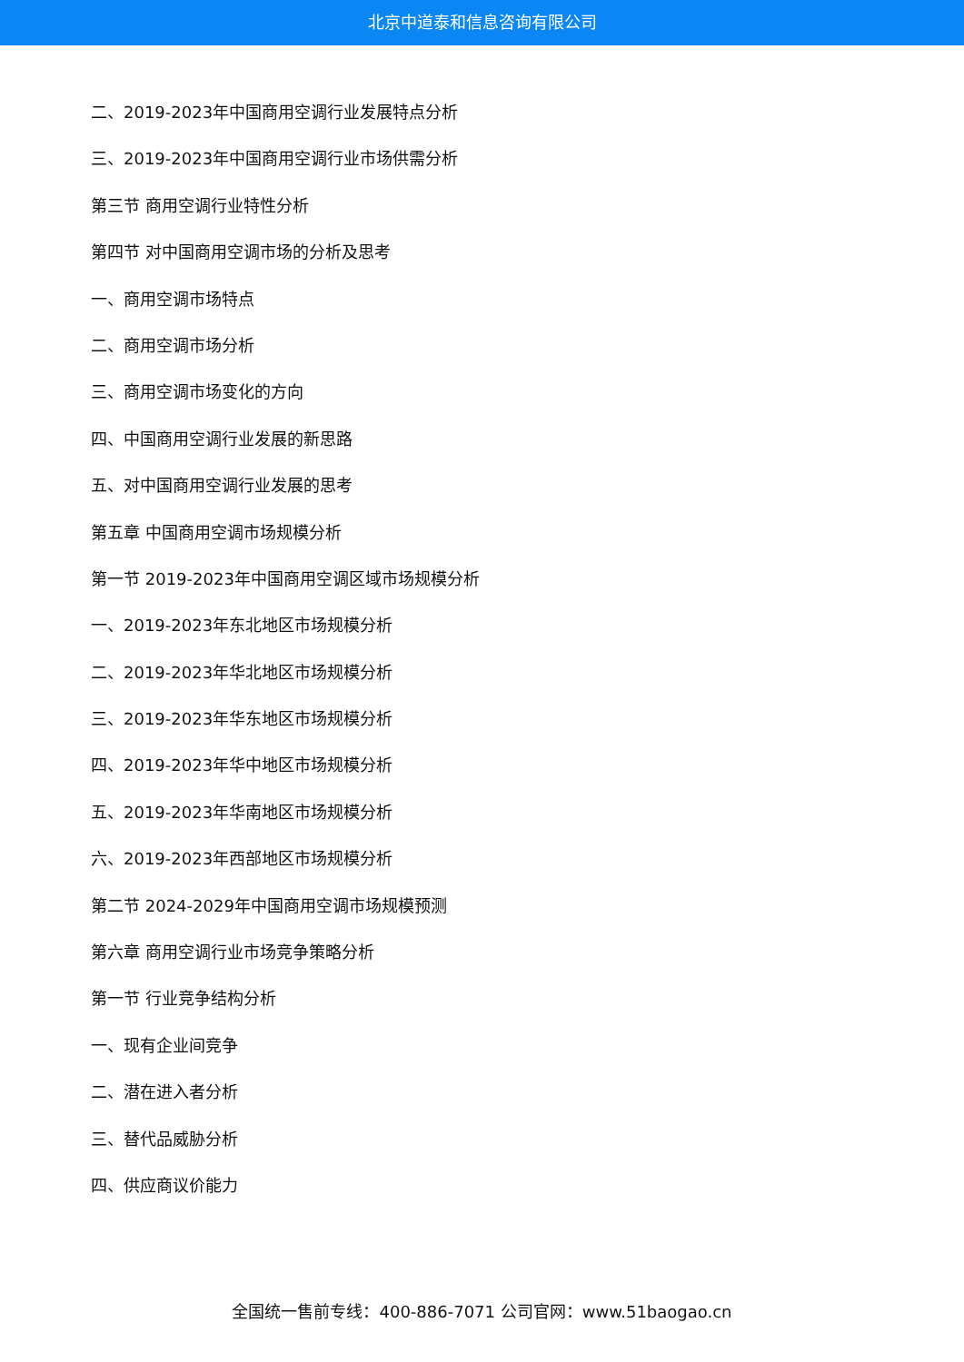北京中道泰和信息咨询有限公司
二、2019-2023年中国商用空调行业发展特点分析
三、2019-2023年中国商用空调行业市场供需分析
第三节 商用空调行业特性分析
第四节 对中国商用空调市场的分析及思考
一、商用空调市场特点
二、商用空调市场分析
三、商用空调市场变化的方向
四、中国商用空调行业发展的新思路
五、对中国商用空调行业发展的思考
第五章 中国商用空调市场规模分析
第一节 2019-2023年中国商用空调区域市场规模分析
一、2019-2023年东北地区市场规模分析
二、2019-2023年华北地区市场规模分析
三、2019-2023年华东地区市场规模分析
四、2019-2023年华中地区市场规模分析
五、2019-2023年华南地区市场规模分析
六、2019-2023年西部地区市场规模分析
第二节 2024-2029年中国商用空调市场规模预测
第六章 商用空调行业市场竞争策略分析
第一节 行业竞争结构分析
一、现有企业间竞争
二、潜在进入者分析
三、替代品威胁分析
四、供应商议价能力
全国统一售前专线：400-886-7071 公司官网：www.51baogao.cn